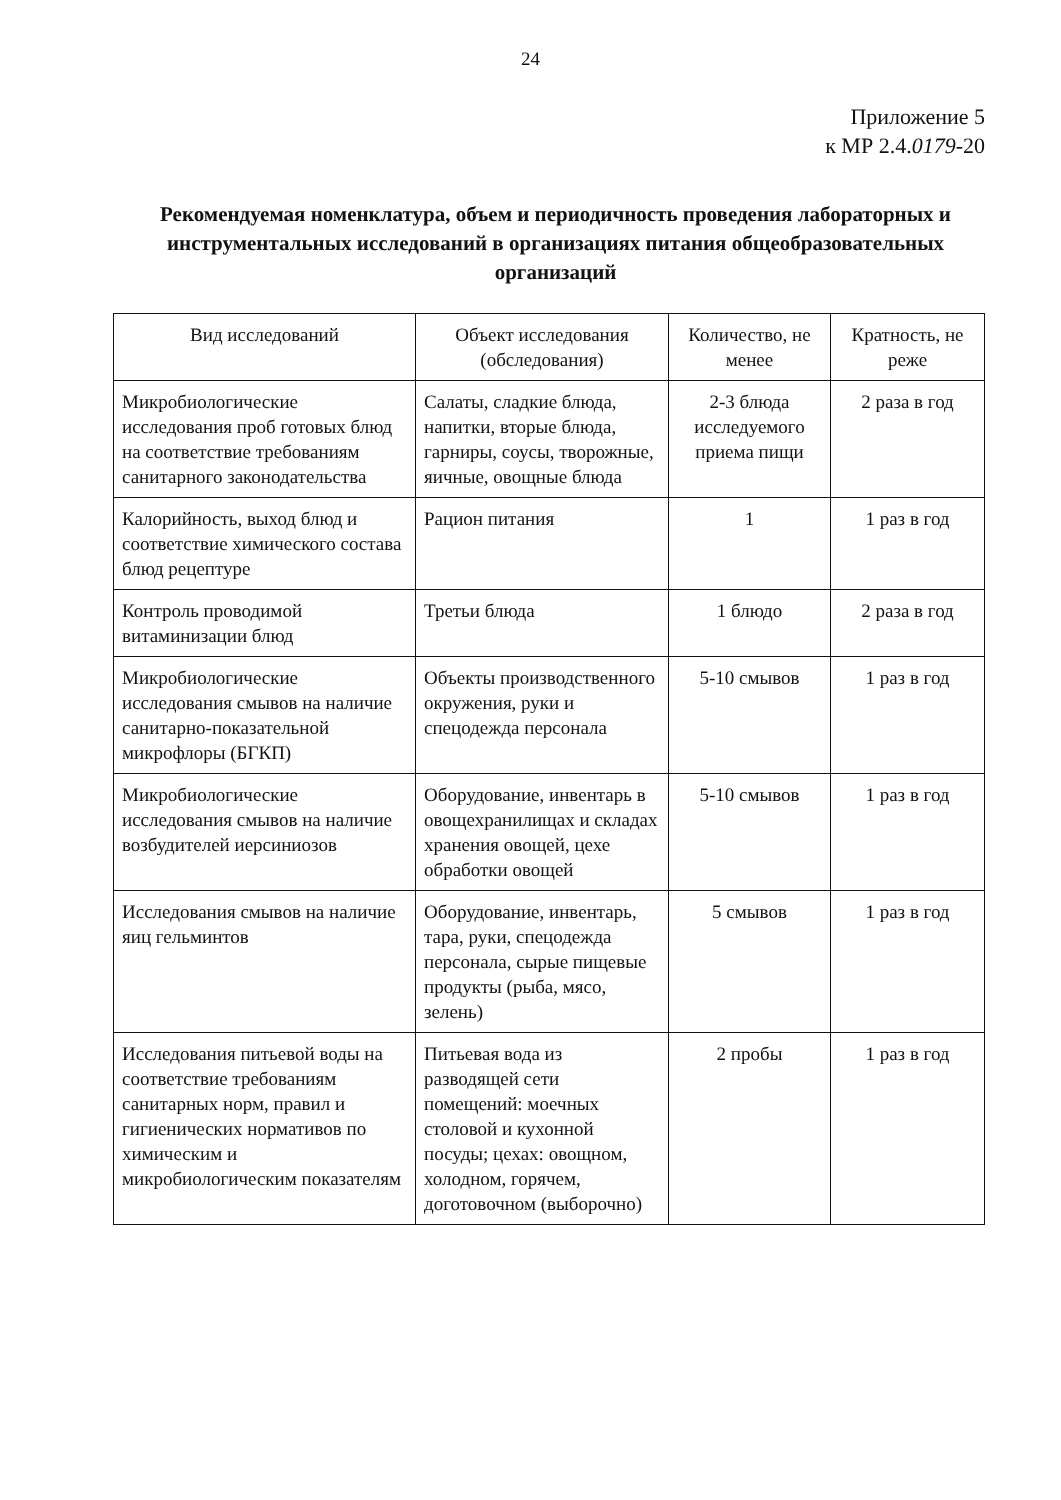24
Приложение 5
к МР 2.4.0179-20
Рекомендуемая номенклатура, объем и периодичность проведения лабораторных и инструментальных исследований в организациях питания общеобразовательных организаций
| Вид исследований | Объект исследования (обследования) | Количество, не менее | Кратность, не реже |
| --- | --- | --- | --- |
| Микробиологические исследования проб готовых блюд на соответствие требованиям санитарного законодательства | Салаты, сладкие блюда, напитки, вторые блюда, гарниры, соусы, творожные, яичные, овощные блюда | 2-3 блюда исследуемого приема пищи | 2 раза в год |
| Калорийность, выход блюд и соответствие химического состава блюд рецептуре | Рацион питания | 1 | 1 раз в год |
| Контроль проводимой витаминизации блюд | Третьи блюда | 1 блюдо | 2 раза в год |
| Микробиологические исследования смывов на наличие санитарно-показательной микрофлоры (БГКП) | Объекты производственного окружения, руки и спецодежда персонала | 5-10 смывов | 1 раз в год |
| Микробиологические исследования смывов на наличие возбудителей иерсиниозов | Оборудование, инвентарь в овощехранилищах и складах хранения овощей, цехе обработки овощей | 5-10 смывов | 1 раз в год |
| Исследования смывов на наличие яиц гельминтов | Оборудование, инвентарь, тара, руки, спецодежда персонала, сырые пищевые продукты (рыба, мясо, зелень) | 5 смывов | 1 раз в год |
| Исследования питьевой воды на соответствие требованиям санитарных норм, правил и гигиенических нормативов по химическим и микробиологическим показателям | Питьевая вода из разводящей сети помещений: моечных столовой и кухонной посуды; цехах: овощном, холодном, горячем, доготовочном (выборочно) | 2 пробы | 1 раз в год |